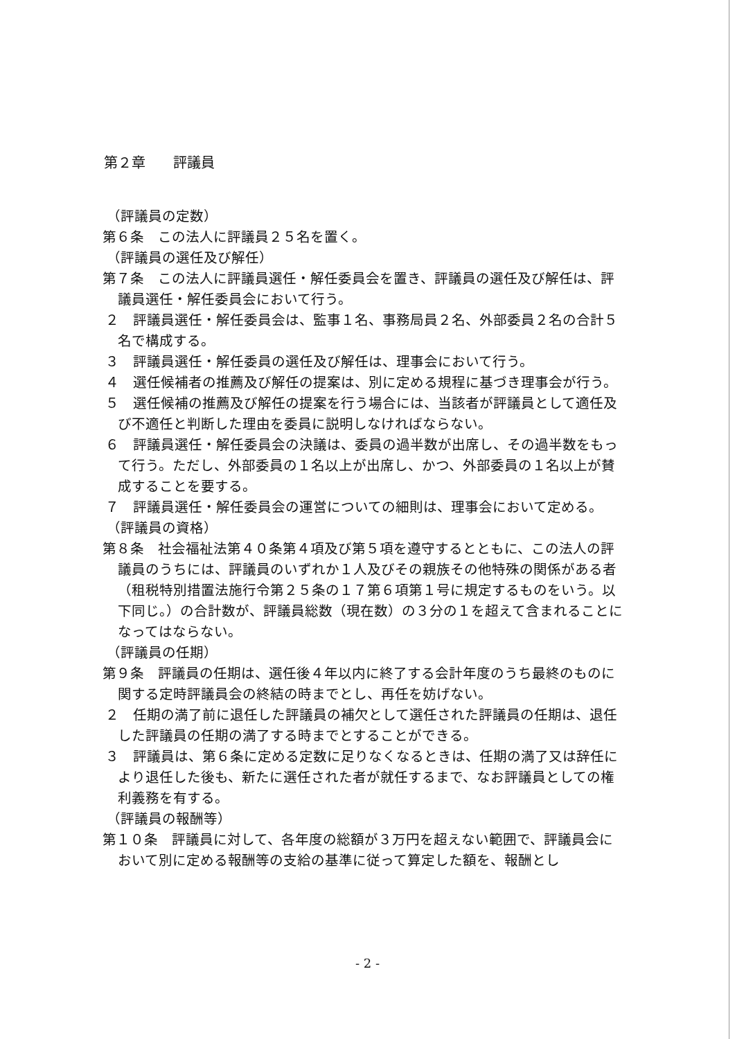第２章　　評議員
（評議員の定数）
第６条　この法人に評議員２５名を置く。
（評議員の選任及び解任）
第７条　この法人に評議員選任・解任委員会を置き、評議員の選任及び解任は、評議員選任・解任委員会において行う。
２　評議員選任・解任委員会は、監事１名、事務局員２名、外部委員２名の合計５名で構成する。
３　評議員選任・解任委員の選任及び解任は、理事会において行う。
４　選任候補者の推薦及び解任の提案は、別に定める規程に基づき理事会が行う。
５　選任候補の推薦及び解任の提案を行う場合には、当該者が評議員として適任及び不適任と判断した理由を委員に説明しなければならない。
６　評議員選任・解任委員会の決議は、委員の過半数が出席し、その過半数をもって行う。ただし、外部委員の１名以上が出席し、かつ、外部委員の１名以上が賛成することを要する。
７　評議員選任・解任委員会の運営についての細則は、理事会において定める。
（評議員の資格）
第８条　社会福祉法第４０条第４項及び第５項を遵守するとともに、この法人の評議員のうちには、評議員のいずれか１人及びその親族その他特殊の関係がある者（租税特別措置法施行令第２５条の１７第６項第１号に規定するものをいう。以下同じ。）の合計数が、評議員総数（現在数）の３分の１を超えて含まれることになってはならない。
（評議員の任期）
第９条　評議員の任期は、選任後４年以内に終了する会計年度のうち最終のものに関する定時評議員会の終結の時までとし、再任を妨げない。
２　任期の満了前に退任した評議員の補欠として選任された評議員の任期は、退任した評議員の任期の満了する時までとすることができる。
３　評議員は、第６条に定める定数に足りなくなるときは、任期の満了又は辞任により退任した後も、新たに選任された者が就任するまで、なお評議員としての権利義務を有する。
（評議員の報酬等）
第１０条　評議員に対して、各年度の総額が３万円を超えない範囲で、評議員会において別に定める報酬等の支給の基準に従って算定した額を、報酬とし
- 2 -